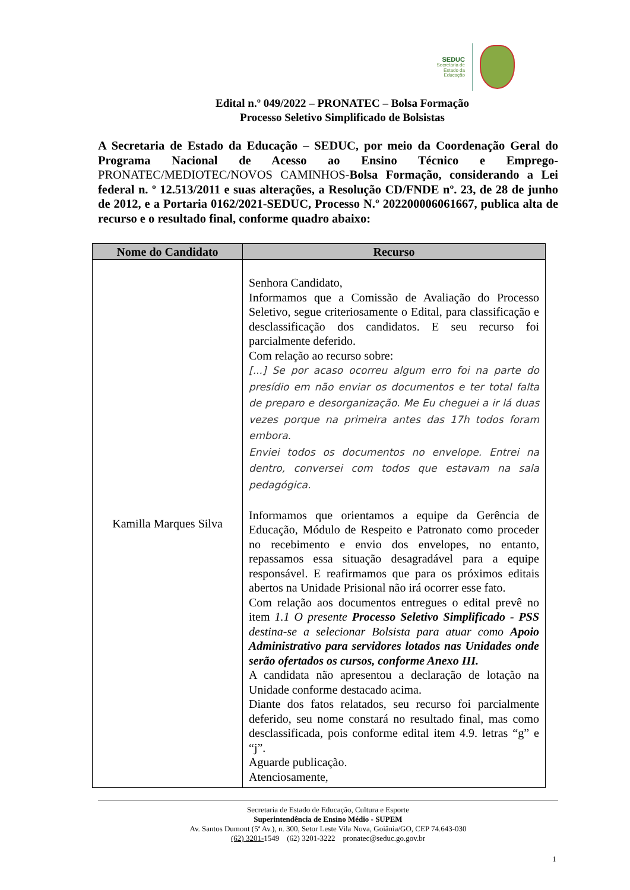SEDUC
Secretaria de Estado da Educação
Edital n.º 049/2022 – PRONATEC – Bolsa Formação
Processo Seletivo Simplificado de Bolsistas
A Secretaria de Estado da Educação – SEDUC, por meio da Coordenação Geral do Programa Nacional de Acesso ao Ensino Técnico e Emprego- PRONATEC/MEDIOTEC/NOVOS CAMINHOS-Bolsa Formação, considerando a Lei federal n. º 12.513/2011 e suas alterações, a Resolução CD/FNDE nº. 23, de 28 de junho de 2012, e a Portaria 0162/2021-SEDUC, Processo N.º 202200006061667, publica alta de recurso e o resultado final, conforme quadro abaixo:
| Nome do Candidato | Recurso |
| --- | --- |
| Kamilla Marques Silva | Senhora Candidato, Informamos que a Comissão de Avaliação do Processo Seletivo, segue criteriosamente o Edital, para classificação e desclassificação dos candidatos. E seu recurso foi parcialmente deferido. Com relação ao recurso sobre: [...] Se por acaso ocorreu algum erro foi na parte do presídio em não enviar os documentos e ter total falta de preparo e desorganização. Me Eu cheguei a ir lá duas vezes porque na primeira antes das 17h todos foram embora. Enviei todos os documentos no envelope. Entrei na dentro, conversei com todos que estavam na sala pedagógica. Informamos que orientamos a equipe da Gerência de Educação, Módulo de Respeito e Patronato como proceder no recebimento e envio dos envelopes, no entanto, repassamos essa situação desagradável para a equipe responsável. E reafirmamos que para os próximos editais abertos na Unidade Prisional não irá ocorrer esse fato. Com relação aos documentos entregues o edital prevê no item 1.1 O presente Processo Seletivo Simplificado - PSS destina-se a selecionar Bolsista para atuar como Apoio Administrativo para servidores lotados nas Unidades onde serão ofertados os cursos, conforme Anexo III. A candidata não apresentou a declaração de lotação na Unidade conforme destacado acima. Diante dos fatos relatados, seu recurso foi parcialmente deferido, seu nome constará no resultado final, mas como desclassificada, pois conforme edital item 4.9. letras “g” e “j”. Aguarde publicação. Atenciosamente, |
Secretaria de Estado de Educação, Cultura e Esporte
Superintendência de Ensino Médio - SUPEM
Av. Santos Dumont (5ª Av.), n. 300, Setor Leste Vila Nova, Goiânia/GO, CEP 74.643-030
(62) 3201-1549 (62) 3201-3222 pronatec@seduc.go.gov.br
1